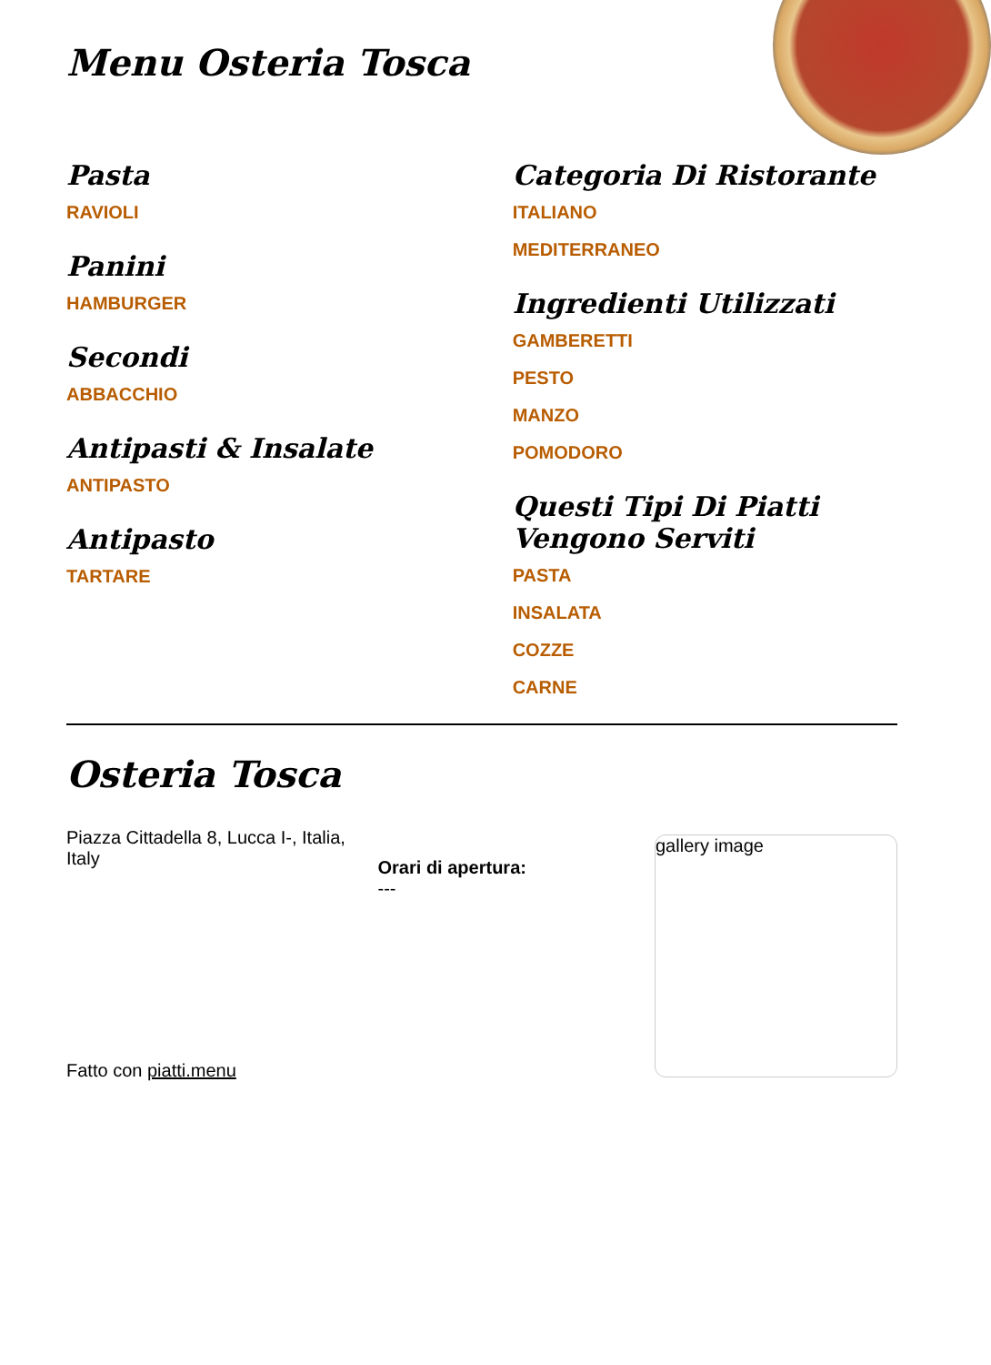Menu Osteria Tosca
Pasta
RAVIOLI
Panini
HAMBURGER
Secondi
ABBACCHIO
Antipasti & Insalate
ANTIPASTO
Antipasto
TARTARE
Categoria Di Ristorante
ITALIANO
MEDITERRANEO
Ingredienti Utilizzati
GAMBERETTI
PESTO
MANZO
POMODORO
Questi Tipi Di Piatti Vengono Serviti
PASTA
INSALATA
COZZE
CARNE
Osteria Tosca
Piazza Cittadella 8, Lucca I-, Italia, Italy
Fatto con piatti.menu
Orari di apertura:
---
gallery image